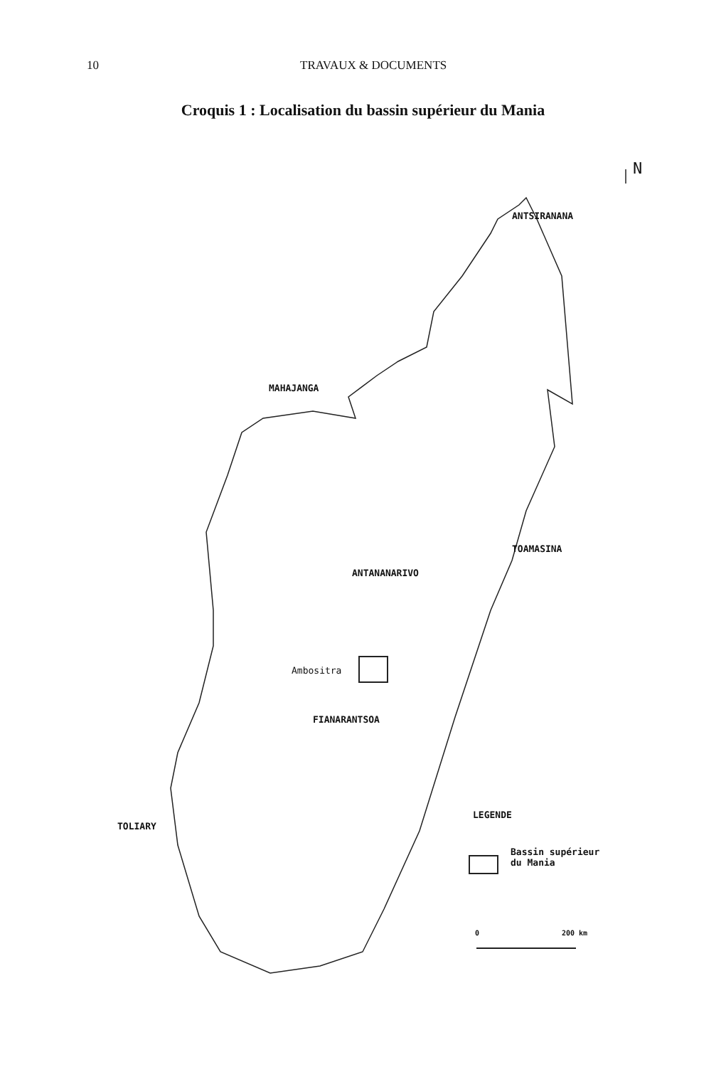10 TRAVAUX & DOCUMENTS
Croquis 1 : Localisation du bassin supérieur du Mania
N
ANTSIRANANA
MAHAJANGA
TOAMASINA
ANTANANARIVO
Ambositra
FIANARANTSOA
TOLIARY
LEGENDE
Bassin supérieur
du Mania
0 200 km